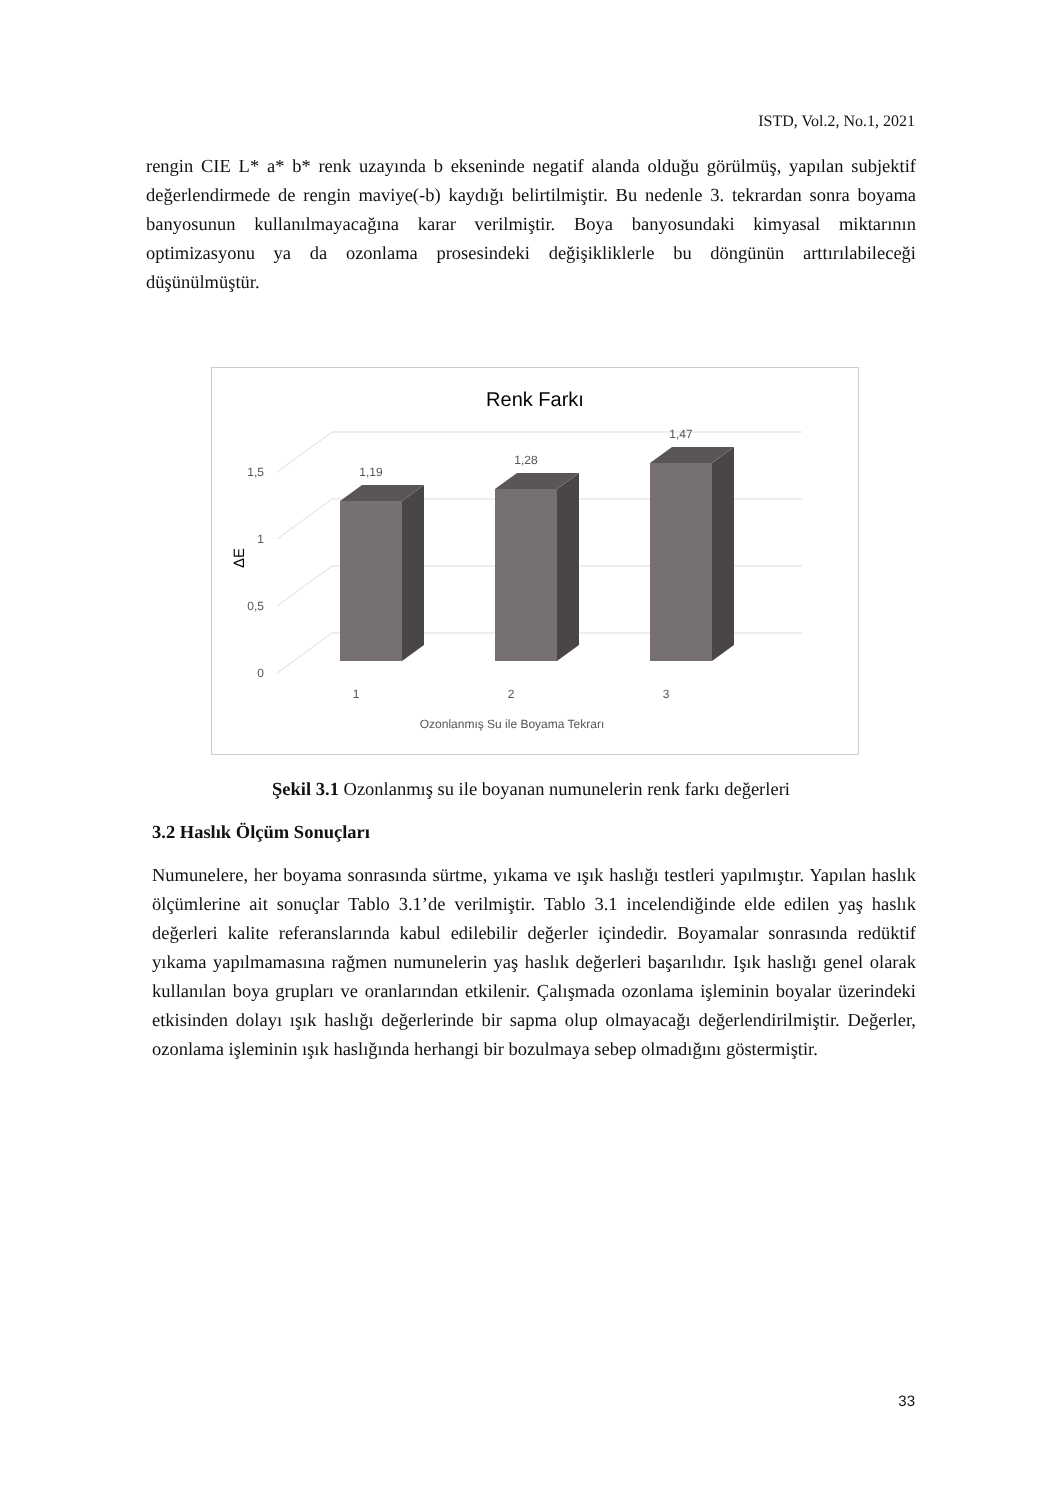ISTD, Vol.2, No.1, 2021
rengin CIE L* a* b* renk uzayında b ekseninde negatif alanda olduğu görülmüş, yapılan subjektif değerlendirmede de rengin maviye(-b) kaydığı belirtilmiştir. Bu nedenle 3. tekrardan sonra boyama banyosunun kullanılmayacağına karar verilmiştir. Boya banyosundaki kimyasal miktarının optimizasyonu ya da ozonlama prosesindeki değişikliklerle bu döngünün arttırılabileceği düşünülmüştür.
Renk Farkı
0
0,5
1
1,5
ΔE
1,19
1,28
1,47
1
2
3
Ozonlanmış Su ile Boyama Tekrarı
Şekil 3.1 Ozonlanmış su ile boyanan numunelerin renk farkı değerleri
3.2 Haslık Ölçüm Sonuçları
Numunelere, her boyama sonrasında sürtme, yıkama ve ışık haslığı testleri yapılmıştır. Yapılan haslık ölçümlerine ait sonuçlar Tablo 3.1’de verilmiştir. Tablo 3.1 incelendiğinde elde edilen yaş haslık değerleri kalite referanslarında kabul edilebilir değerler içindedir. Boyamalar sonrasında redüktif yıkama yapılmamasına rağmen numunelerin yaş haslık değerleri başarılıdır. Işık haslığı genel olarak kullanılan boya grupları ve oranlarından etkilenir. Çalışmada ozonlama işleminin boyalar üzerindeki etkisinden dolayı ışık haslığı değerlerinde bir sapma olup olmayacağı değerlendirilmiştir. Değerler, ozonlama işleminin ışık haslığında herhangi bir bozulmaya sebep olmadığını göstermiştir.
33